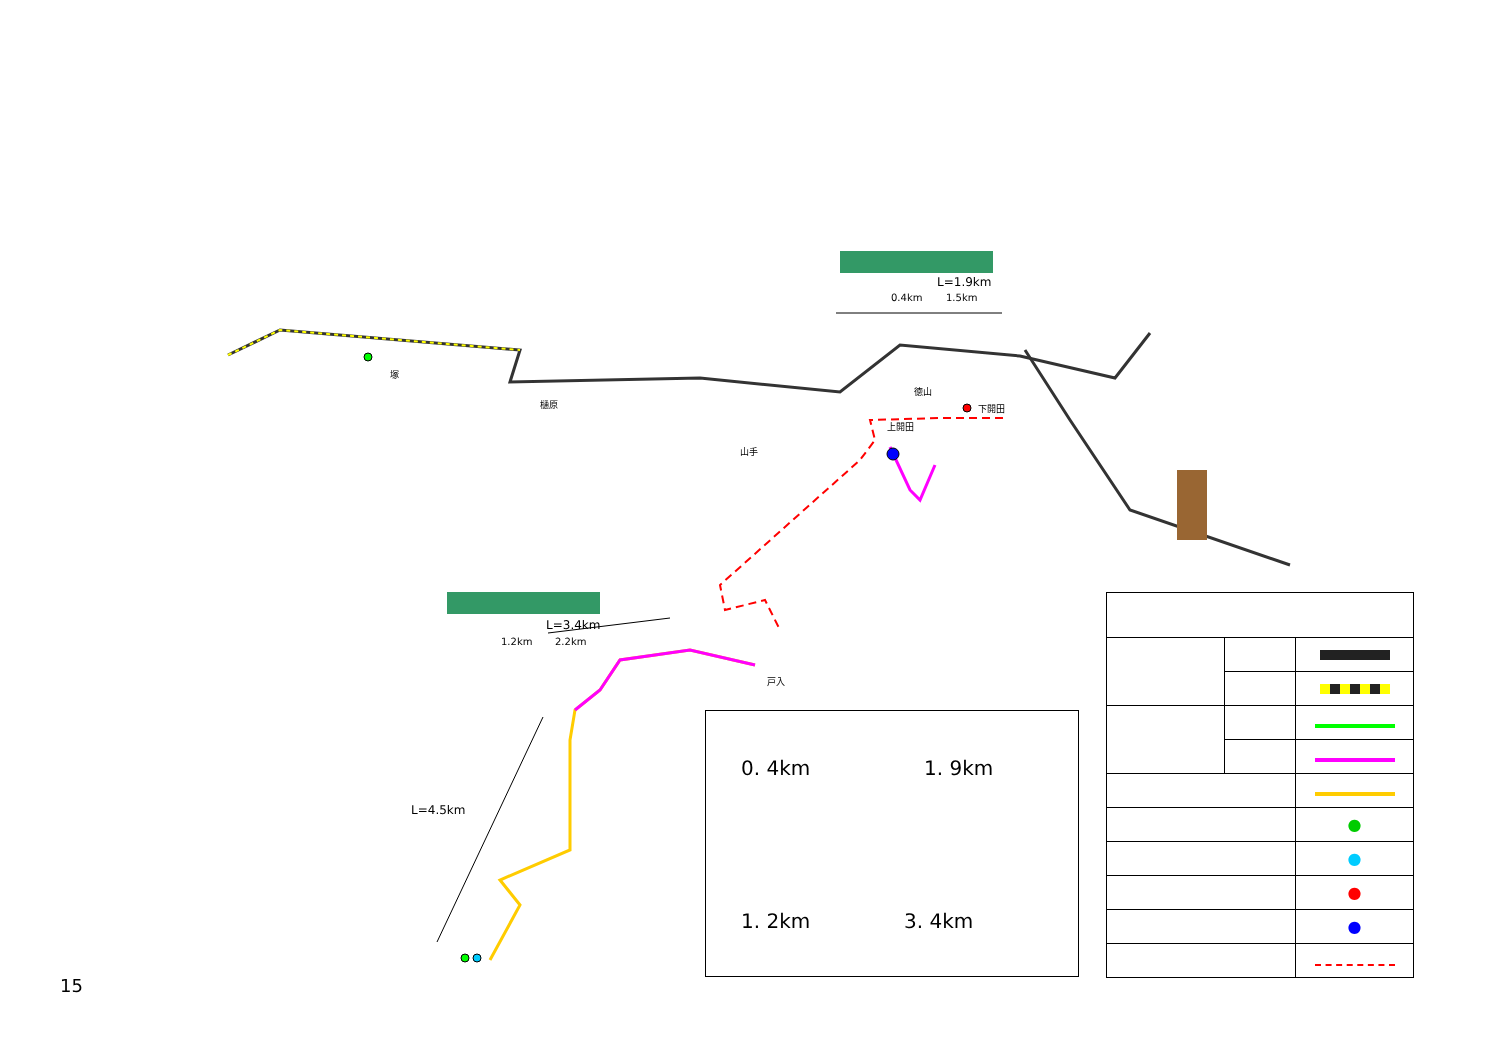L=1.9km
0.4km 1.5km
L=3.4km
1.2km 2.2km
L=4.5km
塚
樋原
山手
徳山
上開田
下開田
戸入
15
0. 4km 1. 9km
1. 2km 3. 4km
| | | ● |
| | | ● |
| | | ● |
| | | ● |